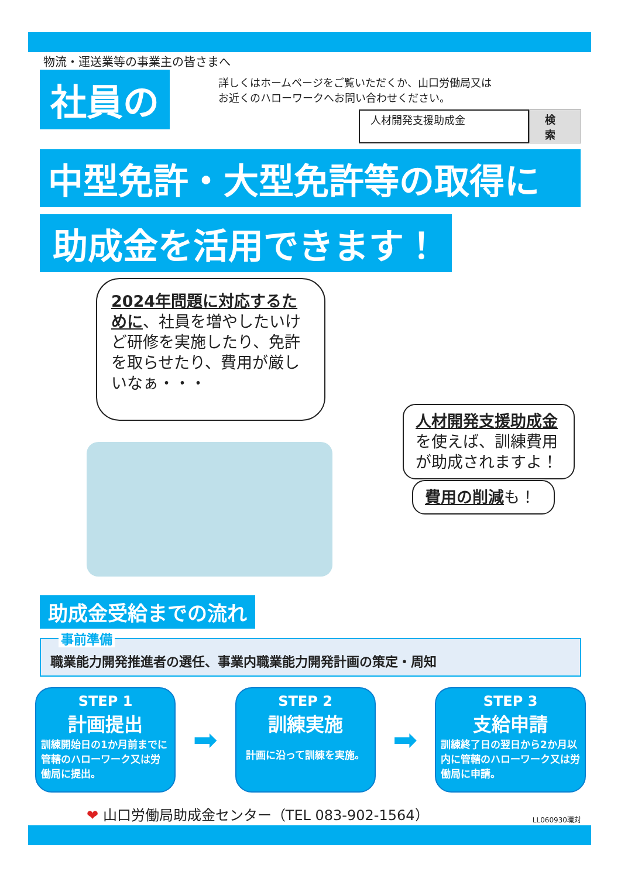物流・運送業等の事業主の皆さまへ
社員の
詳しくはホームページをご覧いただくか、山口労働局又は
お近くのハローワークへお問い合わせください。
人材開発支援助成金 検索
中型免許・大型免許等の取得に 助成金を活用できます！
2024年問題に対応するために、社員を増やしたいけど研修を実施したり、免許を取らせたり、費用が厳しいなぁ・・・
人材開発支援助成金を使えば、訓練費用が助成されますよ！
費用の削減も！
助成金受給までの流れ
事前準備
職業能力開発推進者の選任、事業内職業能力開発計画の策定・周知
STEP 1
計画提出
訓練開始日の1か月前までに管轄のハローワーク又は労働局に提出。
➡
STEP 2
訓練実施
計画に沿って訓練を実施。
➡
STEP 3
支給申請
訓練終了日の翌日から2か月以内に管轄のハローワーク又は労働局に申請。
❤ 山口労働局助成金センター（TEL 083-902-1564）
LL060930職対